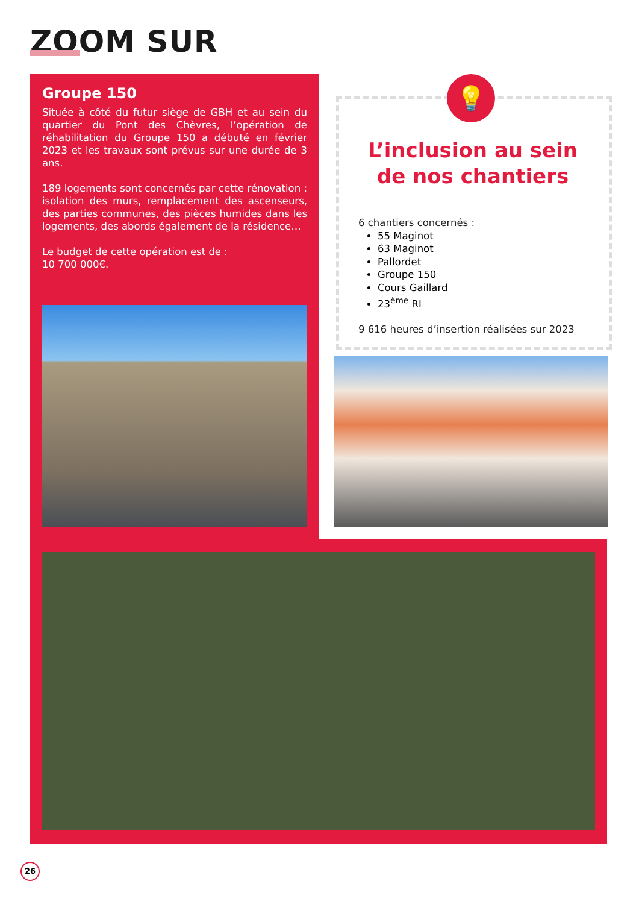ZOOM SUR
Groupe 150
Située à côté du futur siège de GBH et au sein du quartier du Pont des Chèvres, l’opération de réhabilitation du Groupe 150 a débuté en février 2023 et les travaux sont prévus sur une durée de 3 ans.
189 logements sont concernés par cette rénovation : isolation des murs, remplacement des ascenseurs, des parties communes, des pièces humides dans les logements, des abords également de la résidence…
Le budget de cette opération est de :
10 700 000€.
💡
L’inclusion au sein de nos chantiers
6 chantiers concernés :
55 Maginot
63 Maginot
Pallordet
Groupe 150
Cours Gaillard
23<sup>ème</sup> RI
9 616 heures d’insertion réalisées sur 2023
26